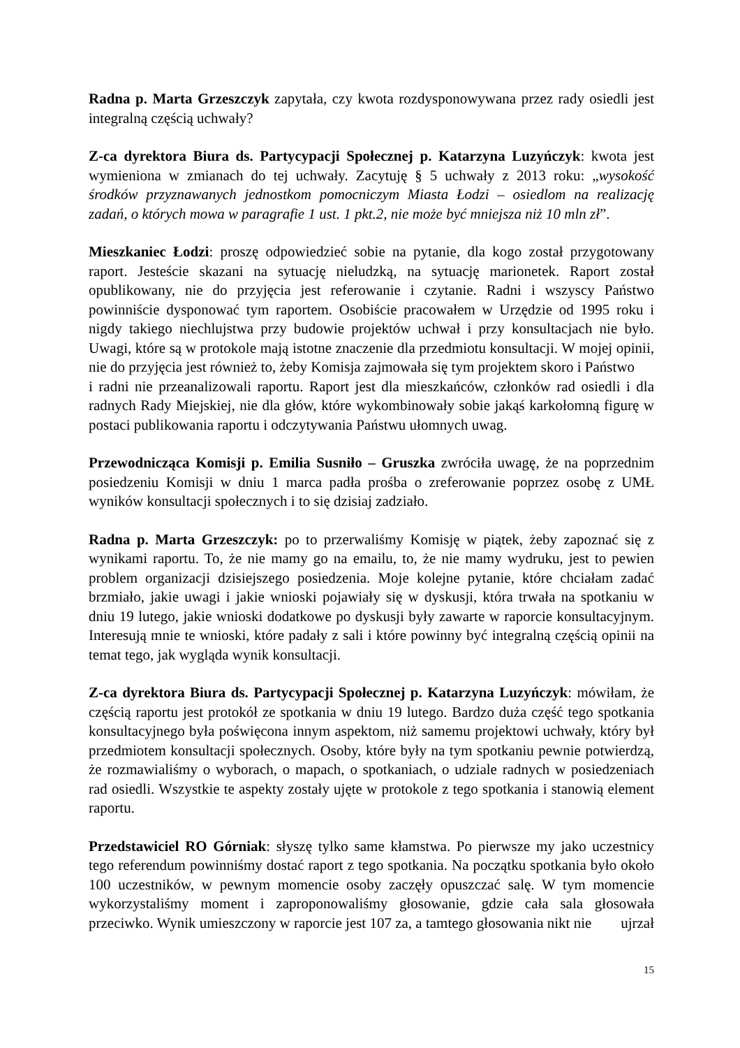Radna p. Marta Grzeszczyk zapytała, czy kwota rozdysponowywana przez rady osiedli jest integralną częścią uchwały?
Z-ca dyrektora Biura ds. Partycypacji Społecznej p. Katarzyna Luzyńczyk: kwota jest wymieniona w zmianach do tej uchwały. Zacytuję § 5 uchwały z 2013 roku: „wysokość środków przyznawanych jednostkom pomocniczym Miasta Łodzi – osiedlom na realizację zadań, o których mowa w paragrafie 1 ust. 1 pkt.2, nie może być mniejsza niż 10 mln zł”.
Mieszkaniec Łodzi: proszę odpowiedzieć sobie na pytanie, dla kogo został przygotowany raport. Jesteście skazani na sytuację nieludzką, na sytuację marionetek. Raport został opublikowany, nie do przyjęcia jest referowanie i czytanie. Radni i wszyscy Państwo powinniście dysponować tym raportem. Osobiście pracowałem w Urzędzie od 1995 roku i nigdy takiego niechlujstwa przy budowie projektów uchwał i przy konsultacjach nie było. Uwagi, które są w protokole mają istotne znaczenie dla przedmiotu konsultacji. W mojej opinii, nie do przyjęcia jest również to, żeby Komisja zajmowała się tym projektem skoro i Państwo
i radni nie przeanalizowali raportu. Raport jest dla mieszkańców, członków rad osiedli i dla radnych Rady Miejskiej, nie dla głów, które wykombinowały sobie jakąś karkołomną figurę w postaci publikowania raportu i odczytywania Państwu ułomnych uwag.
Przewodnicząca Komisji p. Emilia Susniło – Gruszka zwróciła uwagę, że na poprzednim posiedzeniu Komisji w dniu 1 marca padła prośba o zreferowanie poprzez osobę z UMŁ wyników konsultacji społecznych i to się dzisiaj zadziało.
Radna p. Marta Grzeszczyk: po to przerwaliśmy Komisję w piątek, żeby zapoznać się z wynikami raportu. To, że nie mamy go na emailu, to, że nie mamy wydruku, jest to pewien problem organizacji dzisiejszego posiedzenia. Moje kolejne pytanie, które chciałam zadać brzmiało, jakie uwagi i jakie wnioski pojawiały się w dyskusji, która trwała na spotkaniu w dniu 19 lutego, jakie wnioski dodatkowe po dyskusji były zawarte w raporcie konsultacyjnym. Interesują mnie te wnioski, które padały z sali i które powinny być integralną częścią opinii na temat tego, jak wygląda wynik konsultacji.
Z-ca dyrektora Biura ds. Partycypacji Społecznej p. Katarzyna Luzyńczyk: mówiłam, że częścią raportu jest protokół ze spotkania w dniu 19 lutego. Bardzo duża część tego spotkania konsultacyjnego była poświęcona innym aspektom, niż samemu projektowi uchwały, który był przedmiotem konsultacji społecznych. Osoby, które były na tym spotkaniu pewnie potwierdzą, że rozmawialiśmy o wyborach, o mapach, o spotkaniach, o udziale radnych w posiedzeniach rad osiedli. Wszystkie te aspekty zostały ujęte w protokole z tego spotkania i stanowią element raportu.
Przedstawiciel RO Górniak: słyszę tylko same kłamstwa. Po pierwsze my jako uczestnicy tego referendum powinniśmy dostać raport z tego spotkania. Na początku spotkania było około 100 uczestników, w pewnym momencie osoby zaczęły opuszczać salę. W tym momencie wykorzystaliśmy moment i zaproponowaliśmy głosowanie, gdzie cała sala głosowała przeciwko. Wynik umieszczony w raporcie jest 107 za, a tamtego głosowania nikt nie ujrzał
15